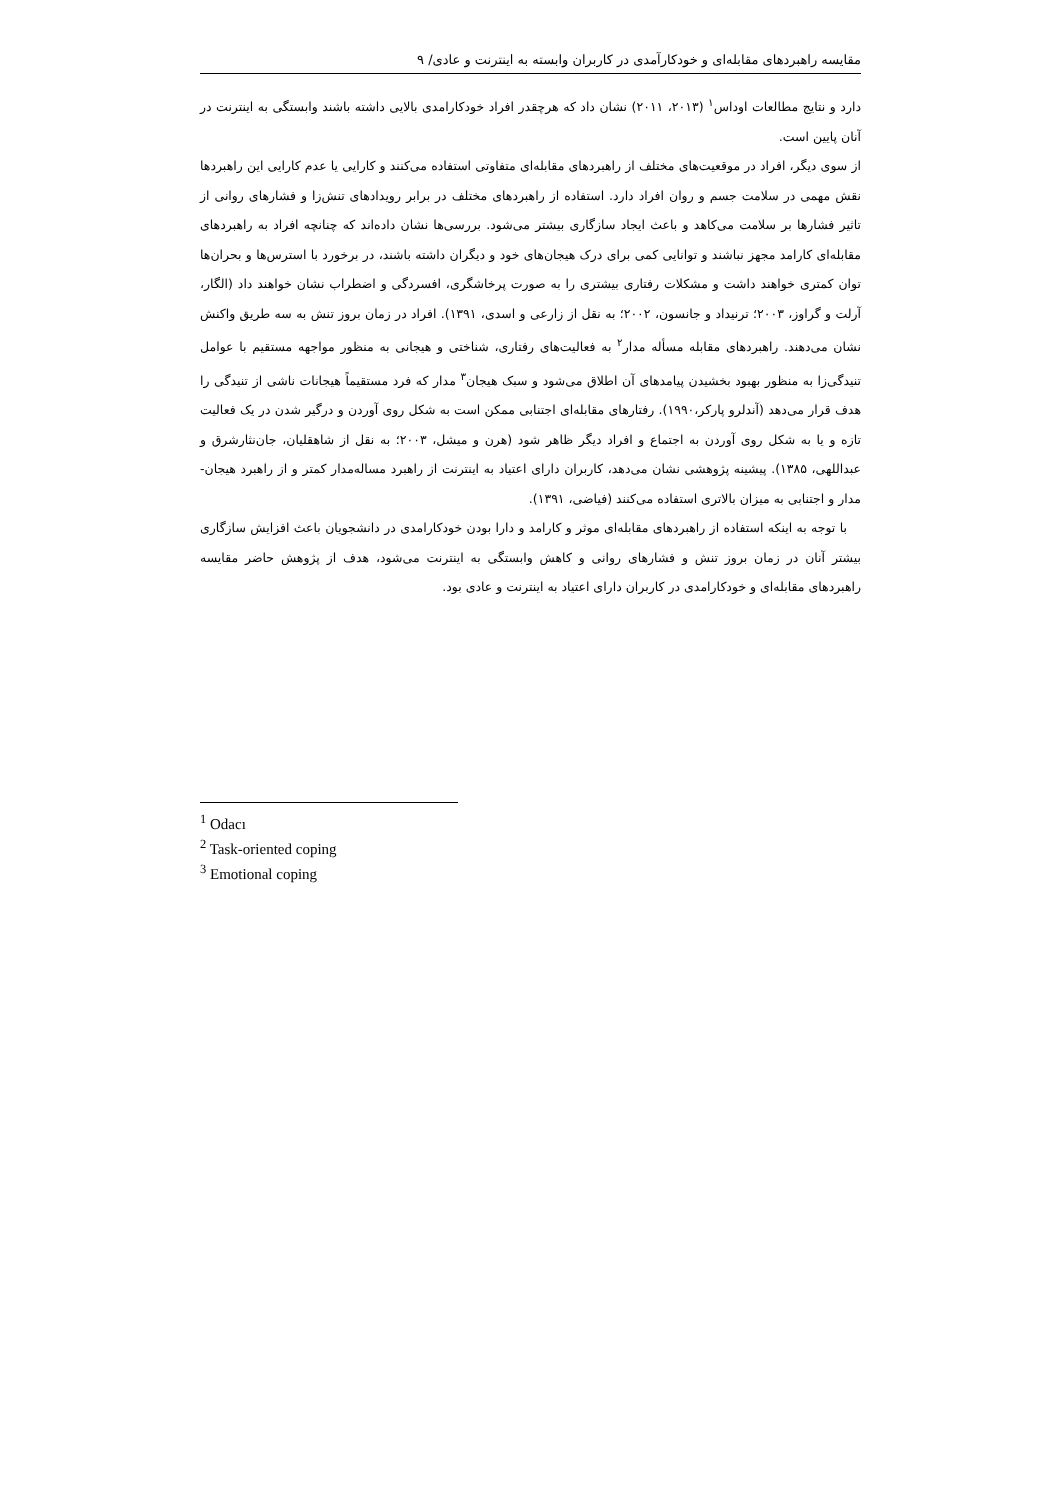مقایسه راهبردهای مقابله‌ای و خودکارآمدی در کاربران وابسته به اینترنت و عادی/ ۹
دارد و نتایج مطالعات اوداس<sup>۱</sup> (۲۰۱۳، ۲۰۱۱) نشان داد که هرچقدر افراد خودکارامدی بالایی داشته باشند وابستگی به اینترنت در آنان پایین است.
از سوی دیگر، افراد در موقعیت‌های مختلف از راهبردهای مقابله‌ای متفاوتی استفاده می‌کنند و کارایی یا عدم کارایی این راهبردها نقش مهمی در سلامت جسم و روان افراد دارد. استفاده از راهبردهای مختلف در برابر رویدادهای تنش‌زا و فشارهای روانی از تاثیر فشارها بر سلامت می‌کاهد و باعث ایجاد سازگاری بیشتر می‌شود. بررسی‌ها نشان داده‌اند که چنانچه افراد به راهبردهای مقابله‌ای کارامد مجهز نباشند و توانایی کمی برای درک هیجان‌های خود و دیگران داشته باشند، در برخورد با استرس‌ها و بحران‌ها توان کمتری خواهند داشت و مشکلات رفتاری بیشتری را به صورت پرخاشگری، افسردگی و اضطراب نشان خواهند داد (الگار، آرلت و گراوز، ۲۰۰۳؛ ترنیداد و جانسون، ۲۰۰۲؛ به نقل از زارعی و اسدی، ۱۳۹۱). افراد در زمان بروز تنش به سه طریق واکنش نشان می‌دهند. راهبردهای مقابله مسأله مدار<sup>۲</sup> به فعالیت‌های رفتاری، شناختی و هیجانی به منظور مواجهه مستقیم با عوامل تنیدگی‌زا به منظور بهبود بخشیدن پیامدهای آن اطلاق می‌شود و سبک هیجان<sup>۳</sup> مدار که فرد مستقیماً هیجانات ناشی از تنیدگی را هدف قرار می‌دهد (آندلرو پارکر،۱۹۹۰). رفتارهای مقابله‌ای اجتنابی ممکن است به شکل روی آوردن و درگیر شدن در یک فعالیت تازه و یا به شکل روی آوردن به اجتماع و افراد دیگر ظاهر شود (هرن و میشل، ۲۰۰۳؛ به نقل از شاهقلیان، جان‌نثارشرق و عبداللهی، ۱۳۸۵). پیشینه پژوهشی نشان می‌دهد، کاربران دارای اعتیاد به اینترنت از راهبرد مساله‌مدار کمتر و از راهبرد هیجان-مدار و اجتنابی به میزان بالاتری استفاده می‌کنند (فیاضی، ۱۳۹۱).
با توجه به اینکه استفاده از راهبردهای مقابله‌ای موثر و کارامد و دارا بودن خودکارامدی در دانشجویان باعث افزایش سازگاری بیشتر آنان در زمان بروز تنش و فشارهای روانی و کاهش وابستگی به اینترنت می‌شود، هدف از پژوهش حاضر مقایسه راهبردهای مقابله‌ای و خودکارامدی در کاربران دارای اعتیاد به اینترنت و عادی بود.
<sup>1</sup> Odacı
<sup>2</sup> Task-oriented coping
<sup>3</sup> Emotional coping